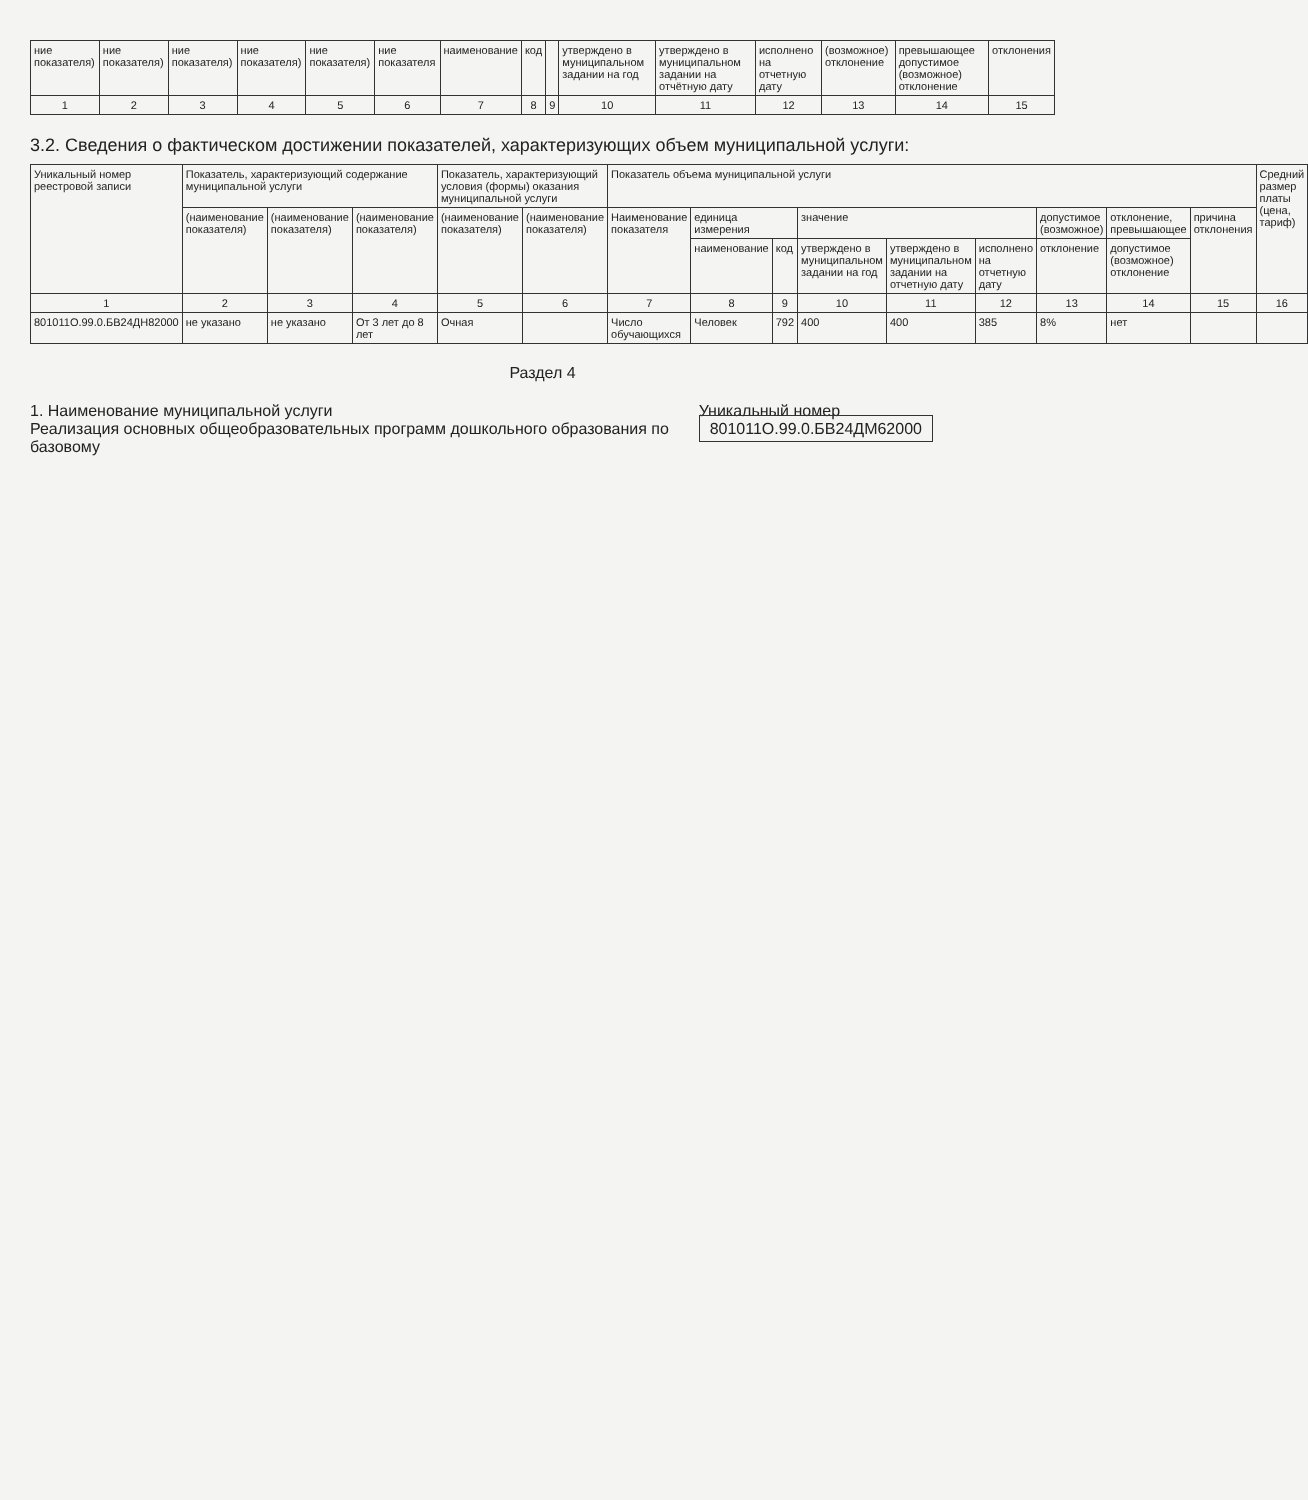| ние показателя) | ние показателя) | ние показателя) | ние показателя) | ние показателя) | ние показателя | наименование | код | | утверждено в муниципальном задании на год | утверждено в муниципальном задании на отчётную дату | исполнено на отчетную дату | (возможное) отклонение | превышающее допустимое (возможное) отклонение | отклонения |
| --- | --- | --- | --- | --- | --- | --- | --- | --- | --- | --- | --- | --- | --- | --- |
| 1 | 2 | 3 | 4 | 5 | 6 | 7 | 8 | 9 | 10 | 11 | 12 | 13 | 14 | 15 |
3.2. Сведения о фактическом достижении показателей, характеризующих объем муниципальной услуги:
| Уникальный номер реестровой записи | Показатель, характеризующий содержание муниципальной услуги | | | Показатель, характеризующий условия (формы) оказания муниципальной услуги | | Показатель объема муниципальной услуги | | | | | | | | | Средний размер платы (цена, тариф) |
| --- | --- | --- | --- | --- | --- | --- | --- | --- | --- | --- | --- | --- | --- | --- | --- |
| | (наименование показателя) | (наименование показателя) | (наименование показателя) | (наименование показателя) | (наименование показателя) | Наименование показателя | единица измерения | | значение | | | допустимое (возможное) | отклонение, превышающее | причина отклонения | |
| | | | | | | | наименование | код | утверждено в муниципальном задании на год | утверждено в муниципальном задании на отчетную дату | исполнено на отчетную дату | отклонение | допустимое (возможное) отклонение | | |
| 1 | 2 | 3 | 4 | 5 | 6 | 7 | 8 | 9 | 10 | 11 | 12 | 13 | 14 | 15 | 16 |
| 801011О.99.0.БВ24ДН82000 | не указано | не указано | От 3 лет до 8 лет | Очная | | Число обучающихся | Человек | 792 | 400 | 400 | 385 | 8% | нет | | |
Раздел 4
1. Наименование муниципальной услуги
Реализация основных общеобразовательных программ дошкольного образования по базовому
Уникальный номер 801011О.99.0.БВ24ДМ62000